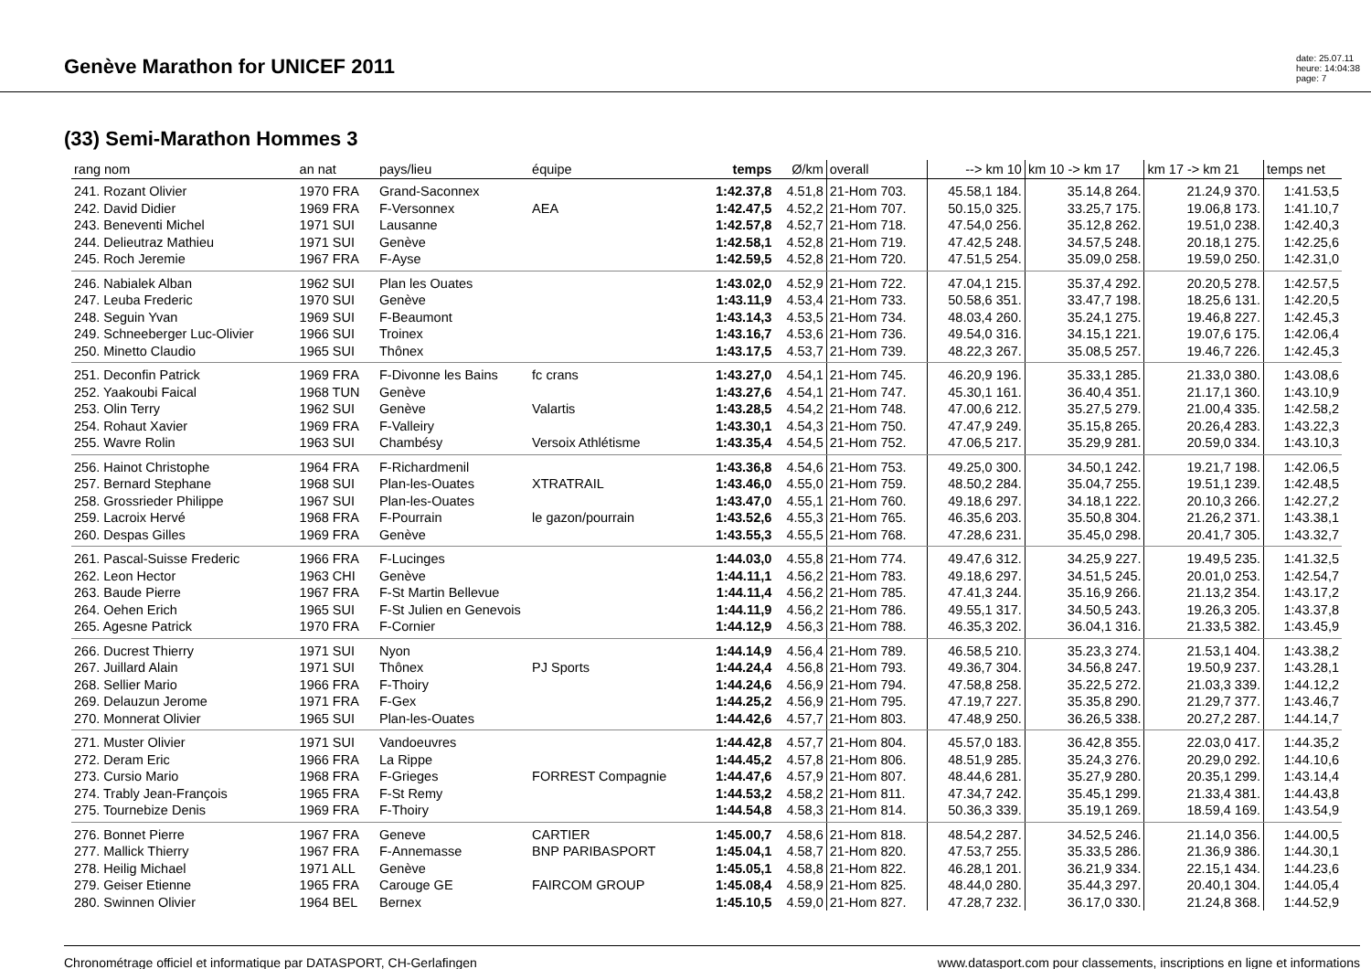Genève Marathon for UNICEF 2011
date: 25.07.11
heure: 14:04:38
page: 7
(33) Semi-Marathon Hommes 3
| rang nom | an nat | pays/lieu | équipe | temps | Ø/km | overall | --> km 10 | km 10 -> km 17 | km 17 -> km 21 | temps net |
| --- | --- | --- | --- | --- | --- | --- | --- | --- | --- | --- |
| 241. Rozant Olivier | 1970 FRA | Grand-Saconnex | | 1:42.37,8 | 4.51,8 | 21-Hom 703. | 45.58,1 184. | 35.14,8 264. | 21.24,9 370. | 1:41.53,5 |
| 242. David Didier | 1969 FRA | F-Versonnex | AEA | 1:42.47,5 | 4.52,2 | 21-Hom 707. | 50.15,0 325. | 33.25,7 175. | 19.06,8 173. | 1:41.10,7 |
| 243. Beneventi Michel | 1971 SUI | Lausanne | | 1:42.57,8 | 4.52,7 | 21-Hom 718. | 47.54,0 256. | 35.12,8 262. | 19.51,0 238. | 1:42.40,3 |
| 244. Delieutraz Mathieu | 1971 SUI | Genève | | 1:42.58,1 | 4.52,8 | 21-Hom 719. | 47.42,5 248. | 34.57,5 248. | 20.18,1 275. | 1:42.25,6 |
| 245. Roch Jeremie | 1967 FRA | F-Ayse | | 1:42.59,5 | 4.52,8 | 21-Hom 720. | 47.51,5 254. | 35.09,0 258. | 19.59,0 250. | 1:42.31,0 |
| 246. Nabialek Alban | 1962 SUI | Plan les Ouates | | 1:43.02,0 | 4.52,9 | 21-Hom 722. | 47.04,1 215. | 35.37,4 292. | 20.20,5 278. | 1:42.57,5 |
| 247. Leuba Frederic | 1970 SUI | Genève | | 1:43.11,9 | 4.53,4 | 21-Hom 733. | 50.58,6 351. | 33.47,7 198. | 18.25,6 131. | 1:42.20,5 |
| 248. Seguin Yvan | 1969 SUI | F-Beaumont | | 1:43.14,3 | 4.53,5 | 21-Hom 734. | 48.03,4 260. | 35.24,1 275. | 19.46,8 227. | 1:42.45,3 |
| 249. Schneeberger Luc-Olivier | 1966 SUI | Troinex | | 1:43.16,7 | 4.53,6 | 21-Hom 736. | 49.54,0 316. | 34.15,1 221. | 19.07,6 175. | 1:42.06,4 |
| 250. Minetto Claudio | 1965 SUI | Thônex | | 1:43.17,5 | 4.53,7 | 21-Hom 739. | 48.22,3 267. | 35.08,5 257. | 19.46,7 226. | 1:42.45,3 |
| 251. Deconfin Patrick | 1969 FRA | F-Divonne les Bains | fc crans | 1:43.27,0 | 4.54,1 | 21-Hom 745. | 46.20,9 196. | 35.33,1 285. | 21.33,0 380. | 1:43.08,6 |
| 252. Yaakoubi Faical | 1968 TUN | Genève | | 1:43.27,6 | 4.54,1 | 21-Hom 747. | 45.30,1 161. | 36.40,4 351. | 21.17,1 360. | 1:43.10,9 |
| 253. Olin Terry | 1962 SUI | Genève | Valartis | 1:43.28,5 | 4.54,2 | 21-Hom 748. | 47.00,6 212. | 35.27,5 279. | 21.00,4 335. | 1:42.58,2 |
| 254. Rohaut Xavier | 1969 FRA | F-Valleiry | | 1:43.30,1 | 4.54,3 | 21-Hom 750. | 47.47,9 249. | 35.15,8 265. | 20.26,4 283. | 1:43.22,3 |
| 255. Wavre Rolin | 1963 SUI | Chambésy | Versoix Athlétisme | 1:43.35,4 | 4.54,5 | 21-Hom 752. | 47.06,5 217. | 35.29,9 281. | 20.59,0 334. | 1:43.10,3 |
| 256. Hainot Christophe | 1964 FRA | F-Richardmenil | | 1:43.36,8 | 4.54,6 | 21-Hom 753. | 49.25,0 300. | 34.50,1 242. | 19.21,7 198. | 1:42.06,5 |
| 257. Bernard Stephane | 1968 SUI | Plan-les-Ouates | XTRATRAIL | 1:43.46,0 | 4.55,0 | 21-Hom 759. | 48.50,2 284. | 35.04,7 255. | 19.51,1 239. | 1:42.48,5 |
| 258. Grossrieder Philippe | 1967 SUI | Plan-les-Ouates | | 1:43.47,0 | 4.55,1 | 21-Hom 760. | 49.18,6 297. | 34.18,1 222. | 20.10,3 266. | 1:42.27,2 |
| 259. Lacroix Hervé | 1968 FRA | F-Pourrain | le gazon/pourrain | 1:43.52,6 | 4.55,3 | 21-Hom 765. | 46.35,6 203. | 35.50,8 304. | 21.26,2 371. | 1:43.38,1 |
| 260. Despas Gilles | 1969 FRA | Genève | | 1:43.55,3 | 4.55,5 | 21-Hom 768. | 47.28,6 231. | 35.45,0 298. | 20.41,7 305. | 1:43.32,7 |
| 261. Pascal-Suisse Frederic | 1966 FRA | F-Lucinges | | 1:44.03,0 | 4.55,8 | 21-Hom 774. | 49.47,6 312. | 34.25,9 227. | 19.49,5 235. | 1:41.32,5 |
| 262. Leon Hector | 1963 CHI | Genève | | 1:44.11,1 | 4.56,2 | 21-Hom 783. | 49.18,6 297. | 34.51,5 245. | 20.01,0 253. | 1:42.54,7 |
| 263. Baude Pierre | 1967 FRA | F-St Martin Bellevue | | 1:44.11,4 | 4.56,2 | 21-Hom 785. | 47.41,3 244. | 35.16,9 266. | 21.13,2 354. | 1:43.17,2 |
| 264. Oehen Erich | 1965 SUI | F-St Julien en Genevois | | 1:44.11,9 | 4.56,2 | 21-Hom 786. | 49.55,1 317. | 34.50,5 243. | 19.26,3 205. | 1:43.37,8 |
| 265. Agesne Patrick | 1970 FRA | F-Cornier | | 1:44.12,9 | 4.56,3 | 21-Hom 788. | 46.35,3 202. | 36.04,1 316. | 21.33,5 382. | 1:43.45,9 |
| 266. Ducrest Thierry | 1971 SUI | Nyon | | 1:44.14,9 | 4.56,4 | 21-Hom 789. | 46.58,5 210. | 35.23,3 274. | 21.53,1 404. | 1:43.38,2 |
| 267. Juillard Alain | 1971 SUI | Thônex | PJ Sports | 1:44.24,4 | 4.56,8 | 21-Hom 793. | 49.36,7 304. | 34.56,8 247. | 19.50,9 237. | 1:43.28,1 |
| 268. Sellier Mario | 1966 FRA | F-Thoiry | | 1:44.24,6 | 4.56,9 | 21-Hom 794. | 47.58,8 258. | 35.22,5 272. | 21.03,3 339. | 1:44.12,2 |
| 269. Delauzun Jerome | 1971 FRA | F-Gex | | 1:44.25,2 | 4.56,9 | 21-Hom 795. | 47.19,7 227. | 35.35,8 290. | 21.29,7 377. | 1:43.46,7 |
| 270. Monnerat Olivier | 1965 SUI | Plan-les-Ouates | | 1:44.42,6 | 4.57,7 | 21-Hom 803. | 47.48,9 250. | 36.26,5 338. | 20.27,2 287. | 1:44.14,7 |
| 271. Muster Olivier | 1971 SUI | Vandoeuvres | | 1:44.42,8 | 4.57,7 | 21-Hom 804. | 45.57,0 183. | 36.42,8 355. | 22.03,0 417. | 1:44.35,2 |
| 272. Deram Eric | 1966 FRA | La Rippe | | 1:44.45,2 | 4.57,8 | 21-Hom 806. | 48.51,9 285. | 35.24,3 276. | 20.29,0 292. | 1:44.10,6 |
| 273. Cursio Mario | 1968 FRA | F-Grieges | FORREST Compagnie | 1:44.47,6 | 4.57,9 | 21-Hom 807. | 48.44,6 281. | 35.27,9 280. | 20.35,1 299. | 1:43.14,4 |
| 274. Trably Jean-François | 1965 FRA | F-St Remy | | 1:44.53,2 | 4.58,2 | 21-Hom 811. | 47.34,7 242. | 35.45,1 299. | 21.33,4 381. | 1:44.43,8 |
| 275. Tournebize Denis | 1969 FRA | F-Thoiry | | 1:44.54,8 | 4.58,3 | 21-Hom 814. | 50.36,3 339. | 35.19,1 269. | 18.59,4 169. | 1:43.54,9 |
| 276. Bonnet Pierre | 1967 FRA | Geneve | CARTIER | 1:45.00,7 | 4.58,6 | 21-Hom 818. | 48.54,2 287. | 34.52,5 246. | 21.14,0 356. | 1:44.00,5 |
| 277. Mallick Thierry | 1967 FRA | F-Annemasse | BNP PARIBASPORT | 1:45.04,1 | 4.58,7 | 21-Hom 820. | 47.53,7 255. | 35.33,5 286. | 21.36,9 386. | 1:44.30,1 |
| 278. Heilig Michael | 1971 ALL | Genève | | 1:45.05,1 | 4.58,8 | 21-Hom 822. | 46.28,1 201. | 36.21,9 334. | 22.15,1 434. | 1:44.23,6 |
| 279. Geiser Etienne | 1965 FRA | Carouge GE | FAIRCOM GROUP | 1:45.08,4 | 4.58,9 | 21-Hom 825. | 48.44,0 280. | 35.44,3 297. | 20.40,1 304. | 1:44.05,4 |
| 280. Swinnen Olivier | 1964 BEL | Bernex | | 1:45.10,5 | 4.59,0 | 21-Hom 827. | 47.28,7 232. | 36.17,0 330. | 21.24,8 368. | 1:44.52,9 |
Chronométrage officiel et informatique par DATASPORT, CH-Gerlafingen www.datasport.com pour classements, inscriptions en ligne et informations